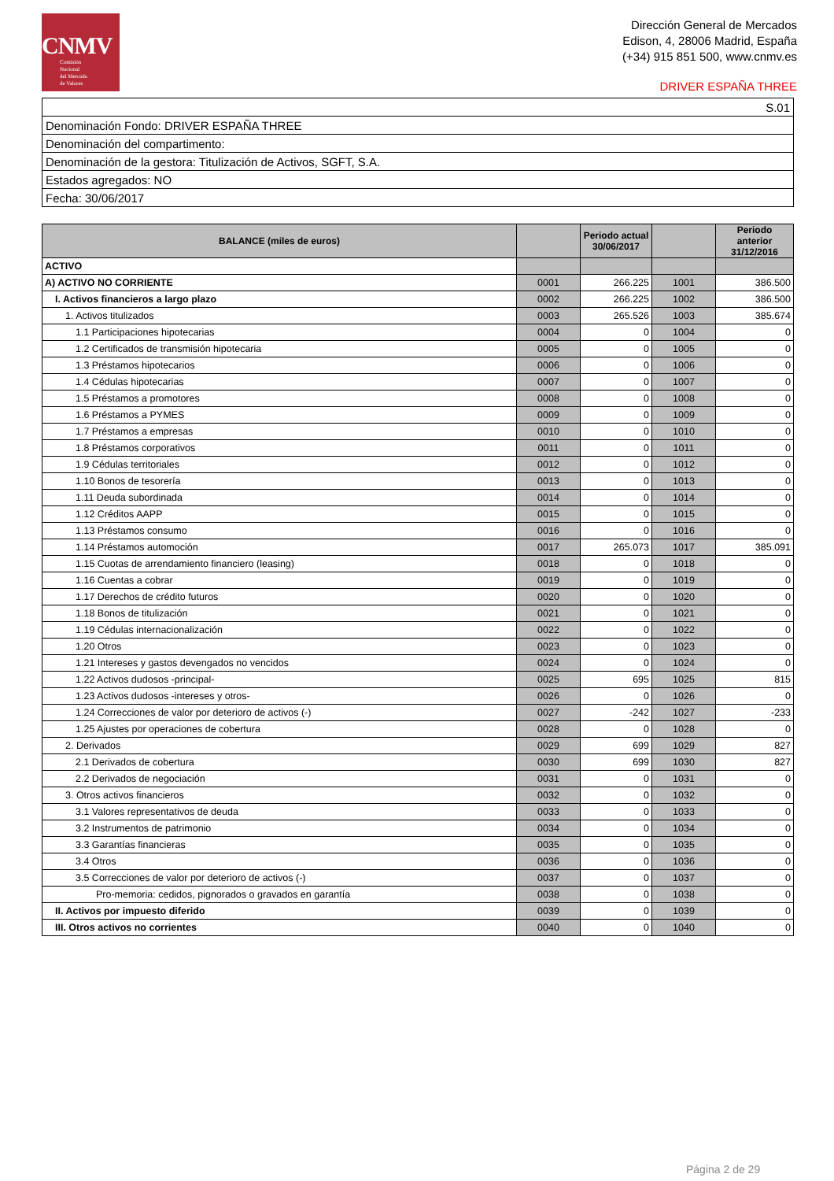CNMV
Comisión
Nacional
del Mercado
de Valores
Dirección General de Mercados
Edison, 4, 28006 Madrid, España
(+34) 915 851 500, www.cnmv.es
DRIVER ESPAÑA THREE
| S.01 |
| Denominación Fondo: DRIVER ESPAÑA THREE |
| Denominación del compartimento: |
| Denominación de la gestora: Titulización de Activos, SGFT, S.A. |
| Estados agregados: NO |
| Fecha: 30/06/2017 |
| BALANCE (miles de euros) | | Periodo actual 30/06/2017 | | Periodo anterior 31/12/2016 |
| --- | --- | --- | --- | --- |
| ACTIVO | | | | |
| A) ACTIVO NO CORRIENTE | 0001 | 266.225 | 1001 | 386.500 |
| I. Activos financieros a largo plazo | 0002 | 266.225 | 1002 | 386.500 |
| 1. Activos titulizados | 0003 | 265.526 | 1003 | 385.674 |
| 1.1 Participaciones hipotecarias | 0004 | 0 | 1004 | 0 |
| 1.2 Certificados de transmisión hipotecaria | 0005 | 0 | 1005 | 0 |
| 1.3 Préstamos hipotecarios | 0006 | 0 | 1006 | 0 |
| 1.4 Cédulas hipotecarias | 0007 | 0 | 1007 | 0 |
| 1.5 Préstamos a promotores | 0008 | 0 | 1008 | 0 |
| 1.6 Préstamos a PYMES | 0009 | 0 | 1009 | 0 |
| 1.7 Préstamos a empresas | 0010 | 0 | 1010 | 0 |
| 1.8 Préstamos corporativos | 0011 | 0 | 1011 | 0 |
| 1.9 Cédulas territoriales | 0012 | 0 | 1012 | 0 |
| 1.10 Bonos de tesorería | 0013 | 0 | 1013 | 0 |
| 1.11 Deuda subordinada | 0014 | 0 | 1014 | 0 |
| 1.12 Créditos AAPP | 0015 | 0 | 1015 | 0 |
| 1.13 Préstamos consumo | 0016 | 0 | 1016 | 0 |
| 1.14 Préstamos automoción | 0017 | 265.073 | 1017 | 385.091 |
| 1.15 Cuotas de arrendamiento financiero (leasing) | 0018 | 0 | 1018 | 0 |
| 1.16 Cuentas a cobrar | 0019 | 0 | 1019 | 0 |
| 1.17 Derechos de crédito futuros | 0020 | 0 | 1020 | 0 |
| 1.18 Bonos de titulización | 0021 | 0 | 1021 | 0 |
| 1.19 Cédulas internacionalización | 0022 | 0 | 1022 | 0 |
| 1.20 Otros | 0023 | 0 | 1023 | 0 |
| 1.21 Intereses y gastos devengados no vencidos | 0024 | 0 | 1024 | 0 |
| 1.22 Activos dudosos -principal- | 0025 | 695 | 1025 | 815 |
| 1.23 Activos dudosos -intereses y otros- | 0026 | 0 | 1026 | 0 |
| 1.24 Correcciones de valor por deterioro de activos (-) | 0027 | -242 | 1027 | -233 |
| 1.25 Ajustes por operaciones de cobertura | 0028 | 0 | 1028 | 0 |
| 2. Derivados | 0029 | 699 | 1029 | 827 |
| 2.1 Derivados de cobertura | 0030 | 699 | 1030 | 827 |
| 2.2 Derivados de negociación | 0031 | 0 | 1031 | 0 |
| 3. Otros activos financieros | 0032 | 0 | 1032 | 0 |
| 3.1 Valores representativos de deuda | 0033 | 0 | 1033 | 0 |
| 3.2 Instrumentos de patrimonio | 0034 | 0 | 1034 | 0 |
| 3.3 Garantías financieras | 0035 | 0 | 1035 | 0 |
| 3.4 Otros | 0036 | 0 | 1036 | 0 |
| 3.5 Correcciones de valor por deterioro de activos (-) | 0037 | 0 | 1037 | 0 |
| Pro-memoria: cedidos, pignorados o gravados en garantía | 0038 | 0 | 1038 | 0 |
| II. Activos por impuesto diferido | 0039 | 0 | 1039 | 0 |
| III. Otros activos no corrientes | 0040 | 0 | 1040 | 0 |
Página 2 de 29